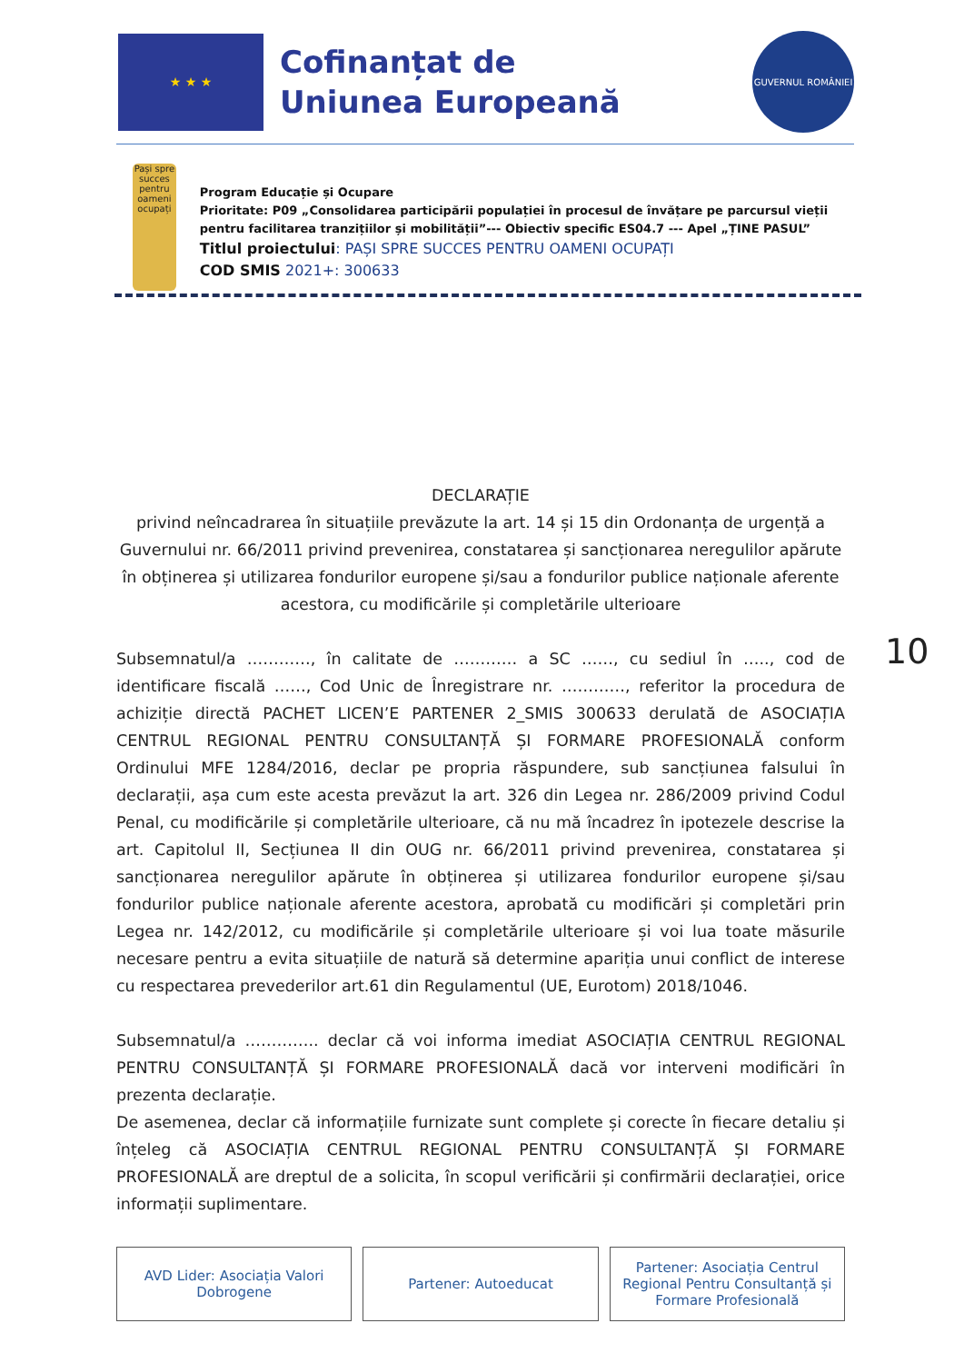★ ★ ★
Cofinanțat de
Uniunea Europeană
GUVERNUL ROMÂNIEI
Pași spre succes pentru oameni ocupați
Program Educație și Ocupare
Prioritate: P09 „Consolidarea participării populației în procesul de învățare pe parcursul vieții pentru facilitarea tranzițiilor și mobilității”--- Obiectiv specific ES04.7 --- Apel „ȚINE PASUL”
Titlul proiectului: PAȘI SPRE SUCCES PENTRU OAMENI OCUPAȚI
COD SMIS 2021+: 300633
DECLARAȚIE
privind neîncadrarea în situațiile prevăzute la art. 14 și 15 din Ordonanța de urgență a Guvernului nr. 66/2011 privind prevenirea, constatarea și sancționarea neregulilor apărute în obținerea și utilizarea fondurilor europene și/sau a fondurilor publice naționale aferente acestora, cu modificările și completările ulterioare
Subsemnatul/a …………, în calitate de ………… a SC ……, cu sediul în ….., cod de identificare fiscală ……, Cod Unic de Înregistrare nr. …………, referitor la procedura de achiziție directă PACHET LICEN’E PARTENER 2_SMIS 300633 derulată de ASOCIAȚIA CENTRUL REGIONAL PENTRU CONSULTANȚĂ ȘI FORMARE PROFESIONALĂ conform Ordinului MFE 1284/2016, declar pe propria răspundere, sub sancțiunea falsului în declarații, așa cum este acesta prevăzut la art. 326 din Legea nr. 286/2009 privind Codul Penal, cu modificările și completările ulterioare, că nu mă încadrez în ipotezele descrise la art. Capitolul II, Secțiunea II din OUG nr. 66/2011 privind prevenirea, constatarea și sancționarea neregulilor apărute în obținerea și utilizarea fondurilor europene și/sau fondurilor publice naționale aferente acestora, aprobată cu modificări și completări prin Legea nr. 142/2012, cu modificările și completările ulterioare și voi lua toate măsurile necesare pentru a evita situațiile de natură să determine apariția unui conflict de interese cu respectarea prevederilor art.61 din Regulamentul (UE, Eurotom) 2018/1046.
Subsemnatul/a ………….. declar că voi informa imediat ASOCIAȚIA CENTRUL REGIONAL PENTRU CONSULTANȚĂ ȘI FORMARE PROFESIONALĂ dacă vor interveni modificări în prezenta declarație.
De asemenea, declar că informațiile furnizate sunt complete și corecte în fiecare detaliu și înțeleg că ASOCIAȚIA CENTRUL REGIONAL PENTRU CONSULTANȚĂ ȘI FORMARE PROFESIONALĂ are dreptul de a solicita, în scopul verificării și confirmării declarației, orice informații suplimentare.
10
AVD Lider: Asociația Valori Dobrogene
Partener: Autoeducat Partener: Asociația Centrul Regional Pentru Consultanță și Formare Profesională